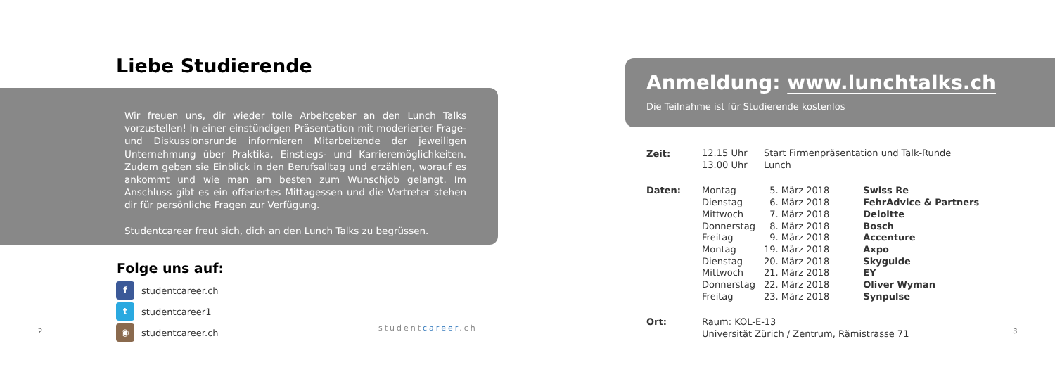Liebe Studierende
Wir freuen uns, dir wieder tolle Arbeitgeber an den Lunch Talks vorzustellen! In einer einstündigen Präsentation mit moderierter Frage- und Diskussions­runde informieren Mitarbeitende der jeweiligen Unternehmung über Prakti­ka, Einstiegs- und Karrieremöglichkeiten. Zudem geben sie Einblick in den Berufsalltag und erzählen, worauf es ankommt und wie man am besten zum Wunschjob gelangt. Im Anschluss gibt es ein offeriertes Mittagessen und die Vertreter stehen dir für persönliche Fragen zur Verfügung.
Studentcareer freut sich, dich an den Lunch Talks zu begrüssen.
Folge uns auf:
f studentcareer.ch
t studentcareer1
◉ studentcareer.ch
2 studentcareer.ch
Anmeldung: www.lunchtalks.ch
Die Teilnahme ist für Studierende kostenlos
| Zeit: | 12.15 Uhr 13.00 Uhr | Start Firmenpräsentation und Talk-Runde Lunch | |
| Daten: | Montag | 5. März 2018 | Swiss Re |
| | Dienstag | 6. März 2018 | FehrAdvice & Partners |
| | Mittwoch | 7. März 2018 | Deloitte |
| | Donnerstag | 8. März 2018 | Bosch |
| | Freitag | 9. März 2018 | Accenture |
| | Montag | 19. März 2018 | Axpo |
| | Dienstag | 20. März 2018 | Skyguide |
| | Mittwoch | 21. März 2018 | EY |
| | Donnerstag | 22. März 2018 | Oliver Wyman |
| | Freitag | 23. März 2018 | Synpulse |
| Ort: | Raum: KOL-E-13 Universität Zürich / Zentrum, Rämistrasse 71 | | |
3